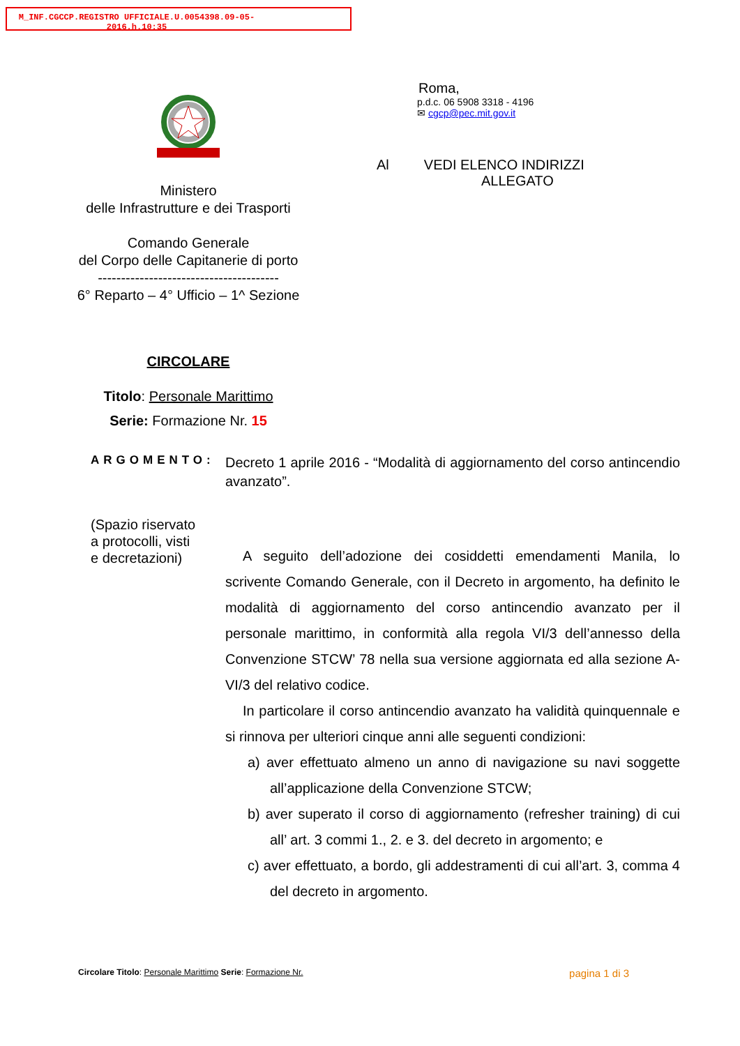M_INF.CGCCP.REGISTRO UFFICIALE.U.0054398.09-05-2016.h.10:35
Ministero
delle Infrastrutture e dei Trasporti
Comando Generale
del Corpo delle Capitanerie di porto
---------------------------------------
6° Reparto – 4° Ufficio – 1^ Sezione
CIRCOLARE
Titolo: Personale Marittimo
Serie: Formazione Nr. 15
Roma,
p.d.c. 06 5908 3318 - 4196
✉ cgcp@pec.mit.gov.it
Al VEDI ELENCO INDIRIZZI
ALLEGATO
ARGOMENTO:
(Spazio riservato
a protocolli, visti
e decretazioni)
Decreto 1 aprile 2016 - “Modalità di aggiornamento del corso antincendio avanzato”.
A seguito dell’adozione dei cosiddetti emendamenti Manila, lo scrivente Comando Generale, con il Decreto in argomento, ha definito le modalità di aggiornamento del corso antincendio avanzato per il personale marittimo, in conformità alla regola VI/3 dell’annesso della Convenzione STCW’ 78 nella sua versione aggiornata ed alla sezione A-VI/3 del relativo codice.
In particolare il corso antincendio avanzato ha validità quinquennale e si rinnova per ulteriori cinque anni alle seguenti condizioni:
a) aver effettuato almeno un anno di navigazione su navi soggette all’applicazione della Convenzione STCW;
b) aver superato il corso di aggiornamento (refresher training) di cui all’ art. 3 commi 1., 2. e 3. del decreto in argomento; e
c) aver effettuato, a bordo, gli addestramenti di cui all’art. 3, comma 4 del decreto in argomento.
Circolare Titolo: Personale Marittimo Serie: Formazione Nr. pagina 1 di 3